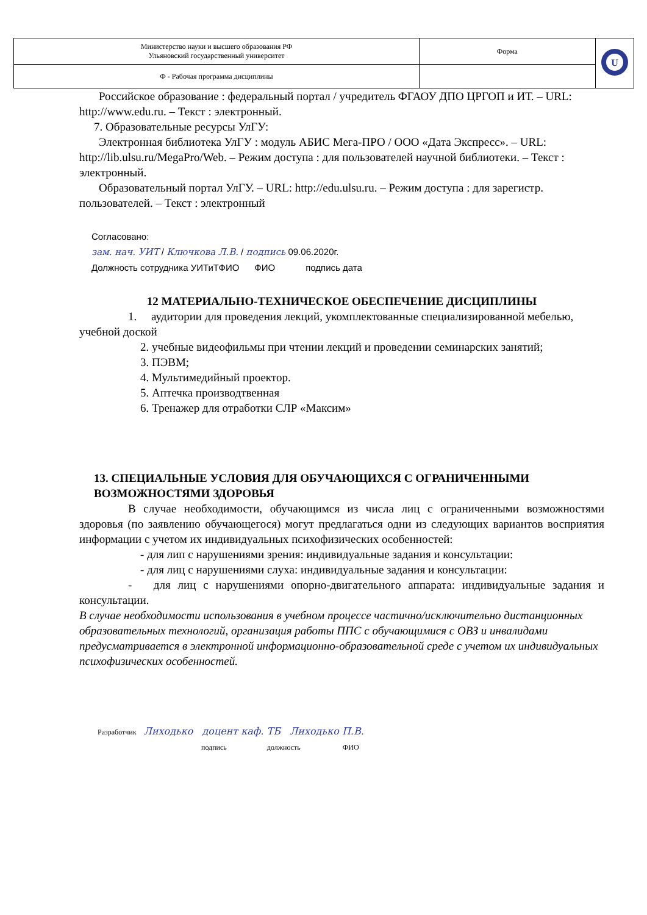| Министерство науки и высшего образования РФ Ульяновский государственный университет | Форма | U |
| Ф - Рабочая программа дисциплины | | |
Российское образование : федеральный портал / учредитель ФГАОУ ДПО ЦРГОП и ИТ. – URL: http://www.edu.ru. – Текст : электронный.
7. Образовательные ресурсы УлГУ:
Электронная библиотека УлГУ : модуль АБИС Мега-ПРО / ООО «Дата Экспресс». – URL: http://lib.ulsu.ru/MegaPro/Web. – Режим доступа : для пользователей научной библиотеки. – Текст : электронный.
Образовательный портал УлГУ. – URL: http://edu.ulsu.ru. – Режим доступа : для зарегистр. пользователей. – Текст : электронный
Согласовано:
зам. нач. УИТ / Ключкова Л.В. / подпись 09.06.2020г.
Должность сотрудника УИТиТФИО ФИО подпись дата
12 МАТЕРИАЛЬНО-ТЕХНИЧЕСКОЕ ОБЕСПЕЧЕНИЕ ДИСЦИПЛИНЫ
1. аудитории для проведения лекций, укомплектованные специализированной мебелью, учебной доской
2. учебные видеофильмы при чтении лекций и проведении семинарских занятий;
3. ПЭВМ;
4. Мультимедийный проектор.
5. Аптечка производтвенная
6. Тренажер для отработки СЛР «Максим»
13. СПЕЦИАЛЬНЫЕ УСЛОВИЯ ДЛЯ ОБУЧАЮЩИХСЯ С ОГРАНИЧЕННЫМИ ВОЗМОЖНОСТЯМИ ЗДОРОВЬЯ
В случае необходимости, обучающимся из числа лиц с ограниченными возможностями здоровья (по заявлению обучающегося) могут предлагаться одни из следующих вариантов восприятия информации с учетом их индивидуальных психофизических особенностей:
- для лип с нарушениями зрения: индивидуальные задания и консультации:
- для лиц с нарушениями слуха: индивидуальные задания и консультации:
- для лиц с нарушениями опорно-двигательного аппарата: индивидуальные задания и консультации.
В случае необходимости использования в учебном процессе частично/исключительно дистанционных образовательных технологий, организация работы ППС с обучающимися с ОВЗ и инвалидами предусматривается в электронной информационно-образовательной среде с учетом их индивидуальных психофизических особенностей.
Разработчик Лиходько доцент каф. ТБ Лиходько П.В.
подпись должность ФИО